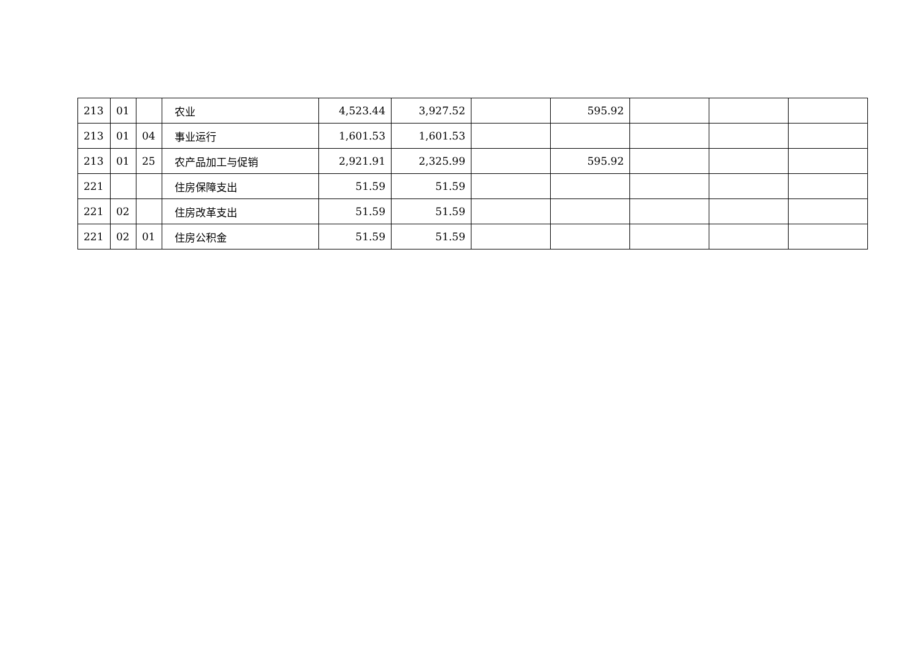| 213 | 01 | | 农业 | 4,523.44 | 3,927.52 | | 595.92 | | | |
| 213 | 01 | 04 | 事业运行 | 1,601.53 | 1,601.53 | | | | | |
| 213 | 01 | 25 | 农产品加工与促销 | 2,921.91 | 2,325.99 | | 595.92 | | | |
| 221 | | | 住房保障支出 | 51.59 | 51.59 | | | | | |
| 221 | 02 | | 住房改革支出 | 51.59 | 51.59 | | | | | |
| 221 | 02 | 01 | 住房公积金 | 51.59 | 51.59 | | | | | |